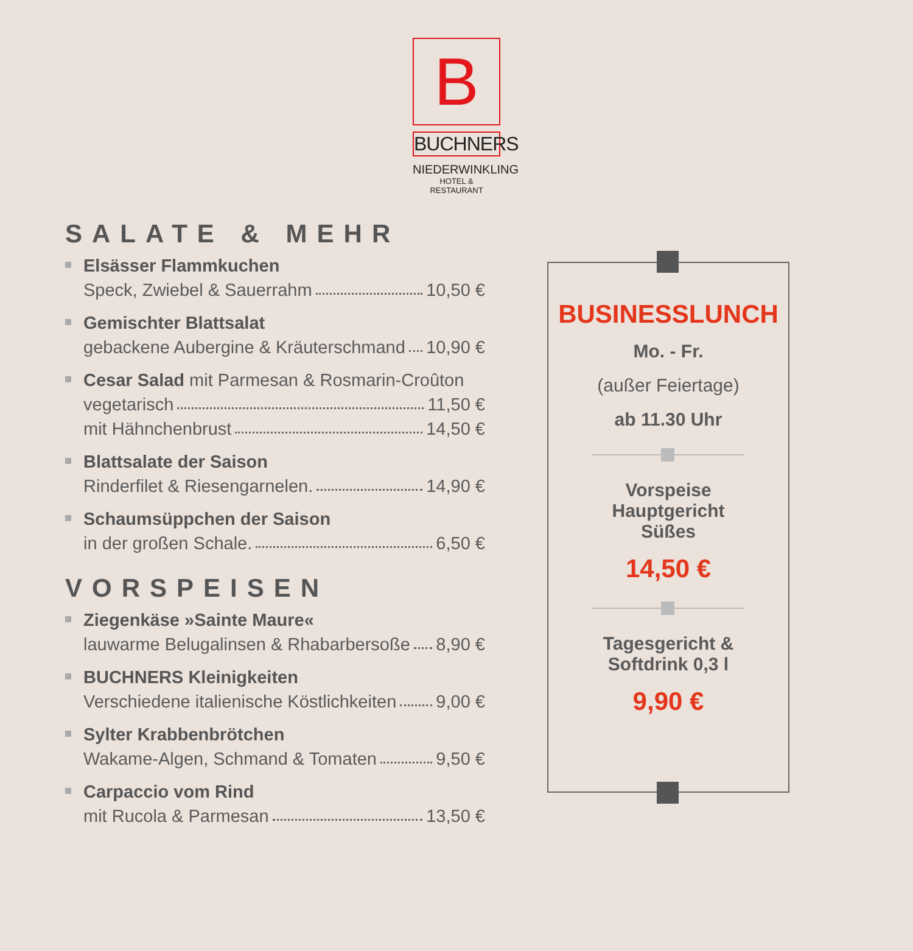B
BUCHNERS
NIEDERWINKLING
HOTEL & RESTAURANT
SALATE & MEHR
Elsässer Flammkuchen
Speck, Zwiebel & Sauerrahm 10,50 €
Gemischter Blattsalat
gebackene Aubergine & Kräuterschmand 10,90 €
Cesar Salad mit Parmesan & Rosmarin-Croûton
vegetarisch 11,50 €
mit Hähnchenbrust 14,50 €
Blattsalate der Saison
Rinderfilet & Riesengarnelen. 14,90 €
Schaumsüppchen der Saison
in der großen Schale. 6,50 €
VORSPEISEN
Ziegenkäse »Sainte Maure«
lauwarme Belugalinsen & Rhabarbersoße 8,90 €
BUCHNERS Kleinigkeiten
Verschiedene italienische Köstlichkeiten 9,00 €
Sylter Krabbenbrötchen
Wakame-Algen, Schmand & Tomaten 9,50 €
Carpaccio vom Rind
mit Rucola & Parmesan 13,50 €
BUSINESSLUNCH
Mo. - Fr.
(außer Feiertage)
ab 11.30 Uhr
Vorspeise
Hauptgericht
Süßes
14,50 €
Tagesgericht &
Softdrink 0,3 l
9,90 €